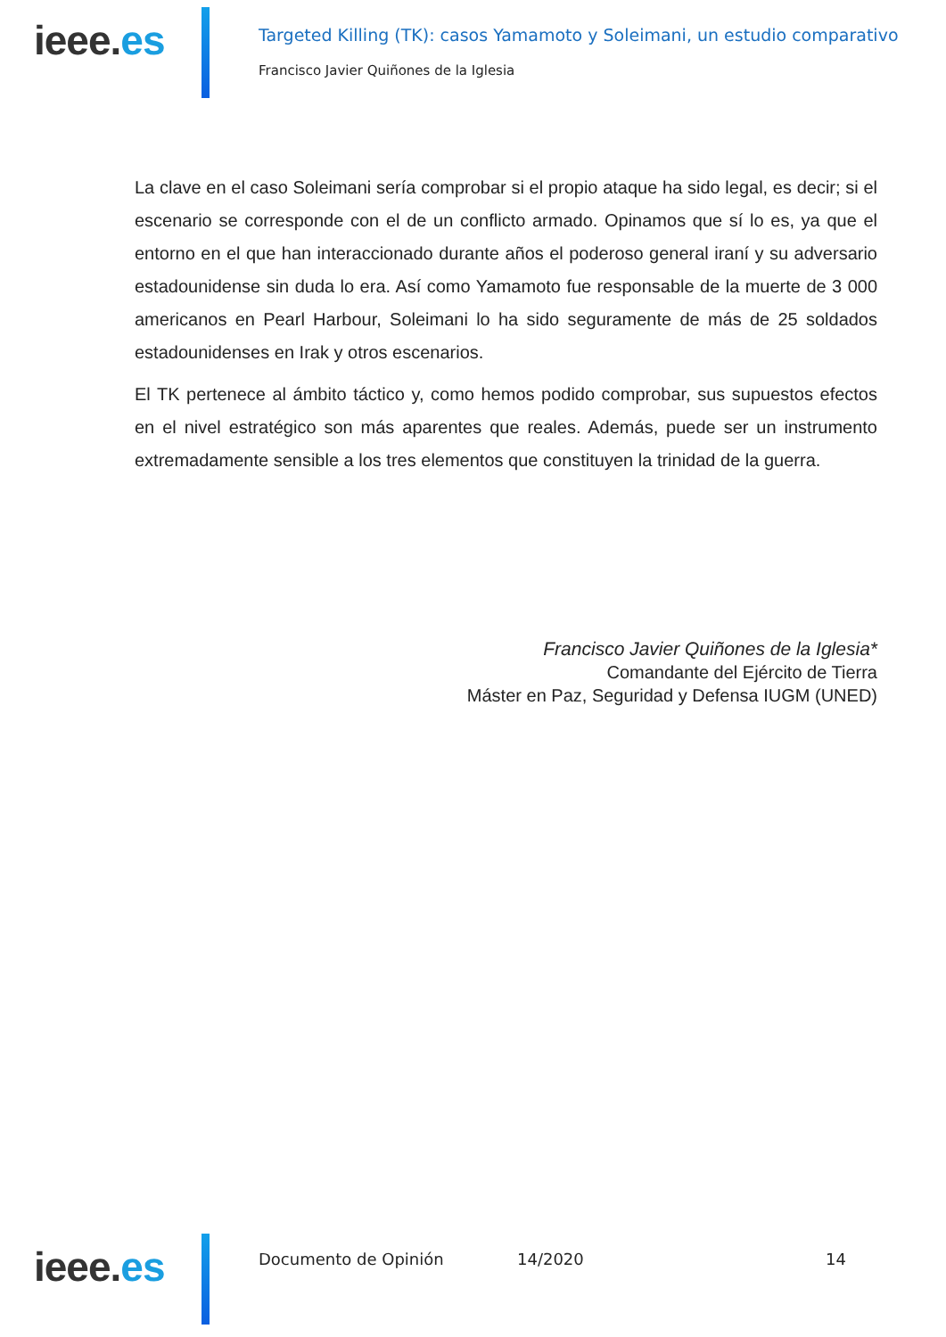ieee.es
Targeted Killing (TK): casos Yamamoto y Soleimani, un estudio comparativo
Francisco Javier Quiñones de la Iglesia
La clave en el caso Soleimani sería comprobar si el propio ataque ha sido legal, es decir; si el escenario se corresponde con el de un conflicto armado. Opinamos que sí lo es, ya que el entorno en el que han interaccionado durante años el poderoso general iraní y su adversario estadounidense sin duda lo era. Así como Yamamoto fue responsable de la muerte de 3 000 americanos en Pearl Harbour, Soleimani lo ha sido seguramente de más de 25 soldados estadounidenses en Irak y otros escenarios.
El TK pertenece al ámbito táctico y, como hemos podido comprobar, sus supuestos efectos en el nivel estratégico son más aparentes que reales. Además, puede ser un instrumento extremadamente sensible a los tres elementos que constituyen la trinidad de la guerra.
Francisco Javier Quiñones de la Iglesia*
Comandante del Ejército de Tierra
Máster en Paz, Seguridad y Defensa IUGM (UNED)
ieee.es Documento de Opinión 14/2020 14